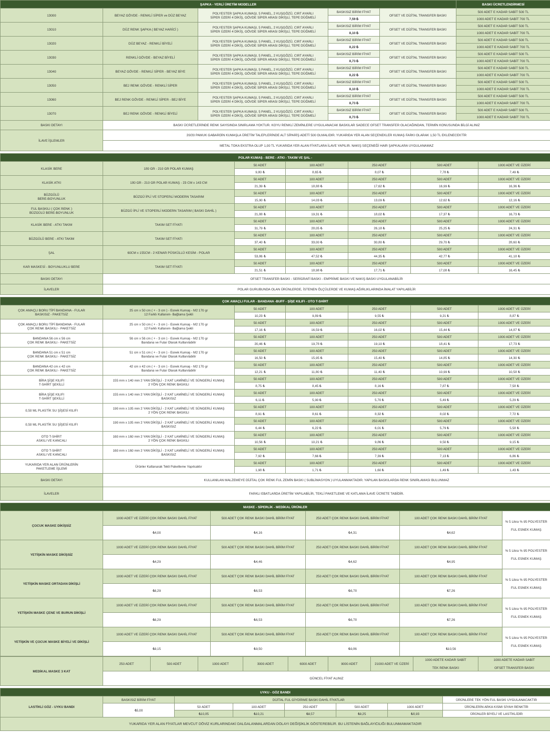| ŞAPKA - YERLİ ÜRETİM MODELLER | | | | | BASKI ÜCRETLENDİRMESİ |
| --- | --- | --- | --- | --- | --- |
| 13000 | BEYAZ GÖVDE - RENKLİ SİPER ve DÜZ BEYAZ | POLYESTER ŞAPKA KUMAŞI, 5 PANEL, 2 KUŞGÖZÜ, CIRT AYARLI SİPER ÜZERİ 4 DİKİŞ, GÖVDE SİPER ARASI DİKİŞLİ, TEPE DÜĞMELİ | BASKISIZ BİRİM FİYAT | OFSET VE DİJİTAL TRANSFER BASKI | 500 ADET E KADAR SABİT 500 TL |
| | | | 7,59 ₺ | | 1000 ADET E KADAR SABİT 700 TL |
| 13010 | DÜZ RENK ŞAPKA ( BEYAZ HARİCİ ) | POLYESTER ŞAPKA KUMAŞI, 5 PANEL, 2 KUŞGÖZÜ, CIRT AYARLI SİPER ÜZERİ 4 DİKİŞ, GÖVDE SİPER ARASI DİKİŞLİ, TEPE DÜĞMELİ | BASKISIZ BİRİM FİYAT | OFSET VE DİJİTAL TRANSFER BASKI | 500 ADET E KADAR SABİT 500 TL |
| | | | 8,10 ₺ | | 1000 ADET E KADAR SABİT 700 TL |
| 13020 | DÜZ BEYAZ - RENKLİ BİYELİ | POLYESTER ŞAPKA KUMAŞI, 5 PANEL, 2 KUŞGÖZÜ, CIRT AYARLI SİPER ÜZERİ 4 DİKİŞ, GÖVDE SİPER ARASI DİKİŞLİ, TEPE DÜĞMELİ | BASKISIZ BİRİM FİYAT | OFSET VE DİJİTAL TRANSFER BASKI | 500 ADET E KADAR SABİT 500 TL |
| | | | 8,22 ₺ | | 1000 ADET E KADAR SABİT 700 TL |
| 13030 | RENKLİ GÖVDE - BEYAZ BİYELİ | POLYESTER ŞAPKA KUMAŞI, 5 PANEL, 2 KUŞGÖZÜ, CIRT AYARLI SİPER ÜZERİ 4 DİKİŞ, GÖVDE SİPER ARASI DİKİŞLİ, TEPE DÜĞMELİ | BASKISIZ BİRİM FİYAT | OFSET VE DİJİTAL TRANSFER BASKI | 500 ADET E KADAR SABİT 500 TL |
| | | | 8,73 ₺ | | 1000 ADET E KADAR SABİT 700 TL |
| 13040 | BEYAZ GÖVDE - RENKLİ SİPER - BEYAZ BİYE | POLYESTER ŞAPKA KUMAŞI, 5 PANEL, 2 KUŞGÖZÜ, CIRT AYARLI SİPER ÜZERİ 4 DİKİŞ, GÖVDE SİPER ARASI DİKİŞLİ, TEPE DÜĞMELİ | BASKISIZ BİRİM FİYAT | OFSET VE DİJİTAL TRANSFER BASKI | 500 ADET E KADAR SABİT 500 TL |
| | | | 8,22 ₺ | | 1000 ADET E KADAR SABİT 700 TL |
| 13050 | BEJ RENK GÖVDE - RENKLİ SİPER | POLYESTER ŞAPKA KUMAŞI, 5 PANEL, 2 KUŞGÖZÜ, CIRT AYARLI SİPER ÜZERİ 4 DİKİŞ, GÖVDE SİPER ARASI DİKİŞLİ, TEPE DÜĞMELİ | BASKISIZ BİRİM FİYAT | OFSET VE DİJİTAL TRANSFER BASKI | 500 ADET E KADAR SABİT 500 TL |
| | | | 8,10 ₺ | | 1000 ADET E KADAR SABİT 700 TL |
| 13060 | BEJ RENK GÖVDE - RENKLİ SİPER - BEJ BİYE | POLYESTER ŞAPKA KUMAŞI, 5 PANEL, 2 KUŞGÖZÜ, CIRT AYARLI SİPER ÜZERİ 4 DİKİŞ, GÖVDE SİPER ARASI DİKİŞLİ, TEPE DÜĞMELİ | BASKISIZ BİRİM FİYAT | OFSET VE DİJİTAL TRANSFER BASKI | 500 ADET E KADAR SABİT 500 TL |
| | | | 8,73 ₺ | | 1000 ADET E KADAR SABİT 700 TL |
| 13070 | BEJ RENK GÖVDE - RENKLİ BİYELİ | POLYESTER ŞAPKA KUMAŞI, 5 PANEL, 2 KUŞGÖZÜ, CIRT AYARLI SİPER ÜZERİ 4 DİKİŞ, GÖVDE SİPER ARASI DİKİŞLİ, TEPE DÜĞMELİ | BASKISIZ BİRİM FİYAT | OFSET VE DİJİTAL TRANSFER BASKI | 500 ADET E KADAR SABİT 500 TL |
| | | | 8,73 ₺ | | 1000 ADET E KADAR SABİT 700 TL |
| BASKI DETAYI | BASKI ÜCRETLERİNDE RENK SAYISINDA SINIRLAMA YOKTUR. KOYU RENKLİ ZEMİNLERE UYGULANACAK BASKILAR SADECE OFSET TRANSFER OLACAĞINDAN, TERMİN KONUSUNDA BİLGİ ALINIZ | | | | |
| İLAVE İŞLEMLER | 20/20 PAMUK GABARDİN KUMAŞLA ÜRETİM TALEPLERİNDE ALT SİPARİŞ ADETİ 500 OLMALIDIR. YUKARIDA YER ALAN SEÇENEKLER KUMAŞ FARKI OLARAK 1,50 TL EKLENECEKTİR | | | | |
| | METAL TOKA EKSTRA OLUP 1,00 TL YUKARIDA YER ALAN FİYATLARA İLAVE YAPILIR. NAKIŞ SEÇENEĞİ HAIR ŞAPKALARA UYGULANAMAZ | | | | |
| POLAR KUMAŞ - BERE - ATKI - TAKIM VE ŞAL - | | | | | | |
| --- | --- | --- | --- | --- | --- | --- |
| KLASİK BERE | 180 GR - 210 GR POLAR KUMAŞ | 50 ADET | 100 ADET | 250 ADET | 500 ADET | 1000 ADET VE ÜZERİ |
| | | 9,80 ₺ | 8,65 ₺ | 8,07 ₺ | 7,78 ₺ | 7,49 ₺ |
| KLASİK ATKI | 180 GR - 210 GR POLAR KUMAŞ - 23 CM x 143 CM | 50 ADET | 100 ADET | 250 ADET | 500 ADET | 1000 ADET VE ÜZERİ |
| | | 21,39 ₺ | 18,88 ₺ | 17,62 ₺ | 16,99 ₺ | 16,36 ₺ |
| BÜZGÜLÜ BERE-BOYUNLUK | BÜZGÜ İPLİ VE STOPERLİ MODERN TASARIM | 50 ADET | 100 ADET | 250 ADET | 500 ADET | 1000 ADET VE ÜZERİ |
| | | 15,90 ₺ | 14,03 ₺ | 13,09 ₺ | 12,62 ₺ | 12,16 ₺ |
| FUL BASKILI ( ÇOK RENK ) BÜZGÜLÜ BERE-BOYUNLUK | BÜZGÜ İPLİ VE STOPERLİ MODERN TASARIM ( BASKI DAHİL ) | 50 ADET | 100 ADET | 250 ADET | 500 ADET | 1000 ADET VE ÜZERİ |
| | | 21,88 ₺ | 19,31 ₺ | 18,02 ₺ | 17,37 ₺ | 16,73 ₺ |
| KLASİK BERE - ATKI TAKIM | TAKIM SET FİYATI | 50 ADET | 100 ADET | 250 ADET | 500 ADET | 1000 ADET VE ÜZERİ |
| | | 31,79 ₺ | 28,05 ₺ | 26,18 ₺ | 25,25 ₺ | 24,31 ₺ |
| BÜZGÜLÜ BERE - ATKI TAKIM | TAKIM SET FİYATI | 50 ADET | 100 ADET | 250 ADET | 500 ADET | 1000 ADET VE ÜZERİ |
| | | 37,40 ₺ | 33,00 ₺ | 30,80 ₺ | 29,70 ₺ | 28,60 ₺ |
| ŞAL | 60CM x 155CM - 2 KENAR PÜSKÜLLÜ KESİM - POLAR | 50 ADET | 100 ADET | 250 ADET | 500 ADET | 1000 ADET VE ÜZERİ |
| | | 53,86 ₺ | 47,52 ₺ | 44,35 ₺ | 42,77 ₺ | 41,18 ₺ |
| KAR MASKESİ - BOYUNLUKLU BERE | TAKIM SET FİYATI | 50 ADET | 100 ADET | 250 ADET | 500 ADET | 1000 ADET VE ÜZERİ |
| | | 21,51 ₺ | 18,98 ₺ | 17,71 ₺ | 17,08 ₺ | 16,45 ₺ |
| BASKI DETAYI | OFSET TRANSFER BASKI - SERİGRAFİ BASKI - EMPRİME BASKI VE NAKIŞ BASKI UYGULANABİLİR | | | | | |
| İLAVELER | POLAR GURUBUNDA OLAN ÜRÜNLERDE, İSTENEN ÖLÇÜLERDE VE KUMAŞ AĞIRLIKLARINDA İMALAT YAPILABİLİR | | | | | |
| ÇOK AMAÇLI FULAR - BANDANA -BUFF - ŞİŞE KILIFI - OTO T-SHİRT | | | | | | |
| --- | --- | --- | --- | --- | --- | --- |
| ÇOK AMAÇLI BORU TİPİ BANDANA - FULAR BASKISIZ - PAKETSİZ | 25 cm x 50 cm ( + - 3 cm ) - Esnek Kumaş - M2 170 gr 12 Farklı Kullanım- Bağlama Şekli | 50 ADET | 100 ADET | 250 ADET | 500 ADET | 1000 ADET VE ÜZERİ |
| | | 10,23 ₺ | 9,89 ₺ | 9,55 ₺ | 9,21 ₺ | 8,87 ₺ |
| ÇOK AMAÇLI BORU TİPİ BANDANA - FULAR ÇOK RENK BASKILI - PAKETSİZ | 25 cm x 50 cm ( + - 3 cm ) - Esnek Kumaş - M2 170 gr 12 Farklı Kullanım- Bağlama Şekli | 50 ADET | 100 ADET | 250 ADET | 500 ADET | 1000 ADET VE ÜZERİ |
| | | 17,16 ₺ | 16,59 ₺ | 16,02 ₺ | 15,44 ₺ | 14,87 ₺ |
| BANDANA 56 cm x 56 cm ÇOK RENK BASKILI - PAKETSİZ | 56 cm x 56 cm ( + - 3 cm ) - Esnek Kumaş - M2 170 gr Bandana ve Fular Olarak Kullanılabilir | 50 ADET | 100 ADET | 250 ADET | 500 ADET | 1000 ADET VE ÜZERİ |
| | | 20,46 ₺ | 19,78 ₺ | 19,10 ₺ | 18,41 ₺ | 17,73 ₺ |
| BANDANA 51 cm x 51 cm ÇOK RENK BASKILI - PAKETSİZ | 51 cm x 51 cm ( + - 3 cm ) - Esnek Kumaş - M2 170 gr Bandana ve Fular Olarak Kullanılabilir | 50 ADET | 100 ADET | 250 ADET | 500 ADET | 1000 ADET VE ÜZERİ |
| | | 16,50 ₺ | 15,95 ₺ | 15,40 ₺ | 14,85 ₺ | 14,30 ₺ |
| BANDANA 42 cm x 42 cm ÇOK RENK BASKILI - PAKETSİZ | 42 cm x 42 cm ( + - 3 cm ) - Esnek Kumaş - M2 170 gr Bandana ve Fular Olarak Kullanılabilir | 50 ADET | 100 ADET | 250 ADET | 500 ADET | 1000 ADET VE ÜZERİ |
| | | 12,21 ₺ | 11,80 ₺ | 11,40 ₺ | 10,99 ₺ | 10,58 ₺ |
| BİRA ŞİŞE KILIFI T-SHİRT ŞEKİLLİ | 155 mm x 140 mm 2 YAN DİKİŞLİ - 2 KAT LAMİNELİ VE SÜNGERLİ KUMAŞ 2 YÖN ÇOK RENK BASKILI | 50 ADET | 100 ADET | 250 ADET | 500 ADET | 1000 ADET VE ÜZERİ |
| | | 8,75 ₺ | 8,45 ₺ | 8,16 ₺ | 7,87 ₺ | 7,58 ₺ |
| BİRA ŞİŞE KILIFI T-SHİRT ŞEKİLLİ | 155 mm x 140 mm 2 YAN DİKİŞLİ - 2 KAT LAMİNELİ VE SÜNGERLİ KUMAŞ BASKISIZ | 50 ADET | 100 ADET | 250 ADET | 500 ADET | 1000 ADET VE ÜZERİ |
| | | 6,11 ₺ | 5,90 ₺ | 5,70 ₺ | 5,49 ₺ | 5,29 ₺ |
| 0,50 ML PLASTİK SU ŞİŞESİ KILIFI | 190 mm x 105 mm 2 YAN DİKİŞLİ - 2 KAT LAMİNELİ VE SÜNGERLİ KUMAŞ 2 YÖN ÇOK RENK BASKILI | 50 ADET | 100 ADET | 250 ADET | 500 ADET | 1000 ADET VE ÜZERİ |
| | | 8,91 ₺ | 8,61 ₺ | 8,32 ₺ | 8,02 ₺ | 7,72 ₺ |
| 0,50 ML PLASTİK SU ŞİŞESİ KILIFI | 190 mm x 105 mm 2 YAN DİKİŞLİ - 2 KAT LAMİNELİ VE SÜNGERLİ KUMAŞ BASKISIZ | 50 ADET | 100 ADET | 250 ADET | 500 ADET | 1000 ADET VE ÜZERİ |
| | | 6,44 ₺ | 6,22 ₺ | 6,01 ₺ | 5,79 ₺ | 5,58 ₺ |
| OTO T-SHİRT ASKILI VE KANCALI | 160 mm x 160 mm 2 YAN DİKİŞLİ - 2 KAT LAMİNELİ VE SÜNGERLİ KUMAŞ 2 YÖN ÇOK RENK BASKILI | 50 ADET | 100 ADET | 250 ADET | 500 ADET | 1000 ADET VE ÜZERİ |
| | | 10,56 ₺ | 10,21 ₺ | 9,86 ₺ | 9,50 ₺ | 9,15 ₺ |
| OTO T-SHİRT ASKILI VE KANCALI | 160 mm x 160 mm 2 YAN DİKİŞLİ - 2 KAT LAMİNELİ VE SÜNGERLİ KUMAŞ BASKISIZ | 50 ADET | 100 ADET | 250 ADET | 500 ADET | 1000 ADET VE ÜZERİ |
| | | 7,92 ₺ | 7,66 ₺ | 7,39 ₺ | 7,13 ₺ | 6,86 ₺ |
| YUKARIDA YER ALAN ÜRÜNLERİN PAKETLEME İŞLEMİ | Ürünler Katlanarak Tekli Paketleme Yapılcaktır | 50 ADET | 100 ADET | 250 ADET | 500 ADET | 1000 ADET VE ÜZERİ |
| | | 1,98 ₺ | 1,71 ₺ | 1,60 ₺ | 1,49 ₺ | 1,43 ₺ |
| BASKI DETAYI | KULLANILAN MALZEMEYE DİJİTAL ÇOK RENK FUL ZEMİN BASKI ( SUBLİMASYON ) UYULANMAKTADIR. YAPILAN BASKILARDA RENK SINIRLAMASI BULUNMAZ | | | | | |
| İLAVELER | FARKLI EBATLARDA ÜRETİM YAPILABİLİR, TEKLİ PAKETLEME VE KATLAMA İLAVE ÜCRETE TABİDİR. | | | | | |
| MASKE - SİPERLİK - MEDİKAL ÜRÜNLER | | | | | |
| --- | --- | --- | --- | --- | --- |
| ÇOCUK MASKE DİKİŞSİZ | 1000 ADET VE ÜZERİ ÇOK RENK BASKI DAHİL FİYAT | 500 ADET ÇOK RENK BASKI DAHİL BİRİM FİYAT | 250 ADET ÇOK RENK BASKI DAHİL BİRİM FİYAT | 100 ADET ÇOK RENK BASKI DAHİL BİRİM FİYAT | % 5 Likra % 95 POLYESTER FUL ESNEK KUMAŞ |
| | ₺4,00 | ₺4,16 | ₺4,31 | ₺4,62 | |
| YETİŞKİN MASKE DİKİŞSİZ | 1000 ADET VE ÜZERİ ÇOK RENK BASKI DAHİL FİYAT | 500 ADET ÇOK RENK BASKI DAHİL BİRİM FİYAT | 250 ADET ÇOK RENK BASKI DAHİL BİRİM FİYAT | 100 ADET ÇOK RENK BASKI DAHİL BİRİM FİYAT | % 5 Likra % 95 POLYESTER FUL ESNEK KUMAŞ |
| | ₺4,29 | ₺4,46 | ₺4,62 | ₺4,95 | |
| YETİŞKİN MASKE ORTADAN DİKİŞLİ | 1000 ADET VE ÜZERİ ÇOK RENK BASKI DAHİL FİYAT | 500 ADET ÇOK RENK BASKI DAHİL BİRİM FİYAT | 250 ADET ÇOK RENK BASKI DAHİL BİRİM FİYAT | 100 ADET ÇOK RENK BASKI DAHİL BİRİM FİYAT | % 5 Likra % 95 POLYESTER FUL ESNEK KUMAŞ |
| | ₺6,29 | ₺6,53 | ₺6,78 | ₺7,26 | |
| YETİŞKİN MASKE ÇENE VE BURUN DİKİŞLİ | 1000 ADET VE ÜZERİ ÇOK RENK BASKI DAHİL FİYAT | 500 ADET ÇOK RENK BASKI DAHİL BİRİM FİYAT | 250 ADET ÇOK RENK BASKI DAHİL BİRİM FİYAT | 100 ADET ÇOK RENK BASKI DAHİL BİRİM FİYAT | % 5 Likra % 95 POLYESTER FUL ESNEK KUMAŞ |
| | ₺6,29 | ₺6,53 | ₺6,78 | ₺7,26 | |
| YETİŞKİN VE ÇOCUK MASKE BİYELİ VE DİKİŞLİ | 1000 ADET VE ÜZERİ ÇOK RENK BASKI DAHİL FİYAT | 500 ADET ÇOK RENK BASKI DAHİL BİRİM FİYAT | 250 ADET ÇOK RENK BASKI DAHİL BİRİM FİYAT | 100 ADET ÇOK RENK BASKI DAHİL BİRİM FİYAT | % 5 Likra % 95 POLYESTER FUL ESNEK KUMAŞ |
| | ₺9,15 | ₺9,50 | ₺9,86 | ₺10,56 | |
| MEDİKAL MASKE 3 KAT | 250 ADET | 500 ADET | 1000 ADET | 3000 ADET | 6000 ADET | 9000 ADET | 21000 ADET VE ÜZERİ | 1000 ADETE KADAR SABİT TEK RENK BASKI | 1000 ADETE KADAR SABİT OFSET TRANSFER BASKI |
| | GÜNCEL FİYAT ALINIZ | | | | | | | | |
| UYKU - GÖZ BANDI | | | | | | | |
| --- | --- | --- | --- | --- | --- | --- | --- |
| LASTİKLİ GÖZ - UYKU BANDI | BASKISIZ BİRİM FİYAT | DİJİTAL FUL GİYDİRME BASKI DAHİL FİYATLAR | | | | | ÜRÜNLERE TEK YÖN FUL BASKI UYGULANACAKTIR |
| | ₺5,00 | 50 ADET | 100 ADET | 250 ADET | 500 ADET | 1000 ADET | ÜRÜNLERİN ARKA KISMI SİYAH RENKTİR |
| | | ₺10,85 | ₺10,21 | ₺9,57 | ₺9,25 | ₺8,93 | ÜRÜNLER BİYELİ VE LASTİKLİDİR |
| YUKARIDA YER ALAN FİYATLAR MEVCUT DÖVİZ KURLARINDAKİ DALGALANMALARDAN DOLAYI DEĞİŞİKLİK GÖSTEREBİLİR. BU LİSTENİN BAĞLAYICILIĞI BULUNMAMAKTADIR | | | | | | | |